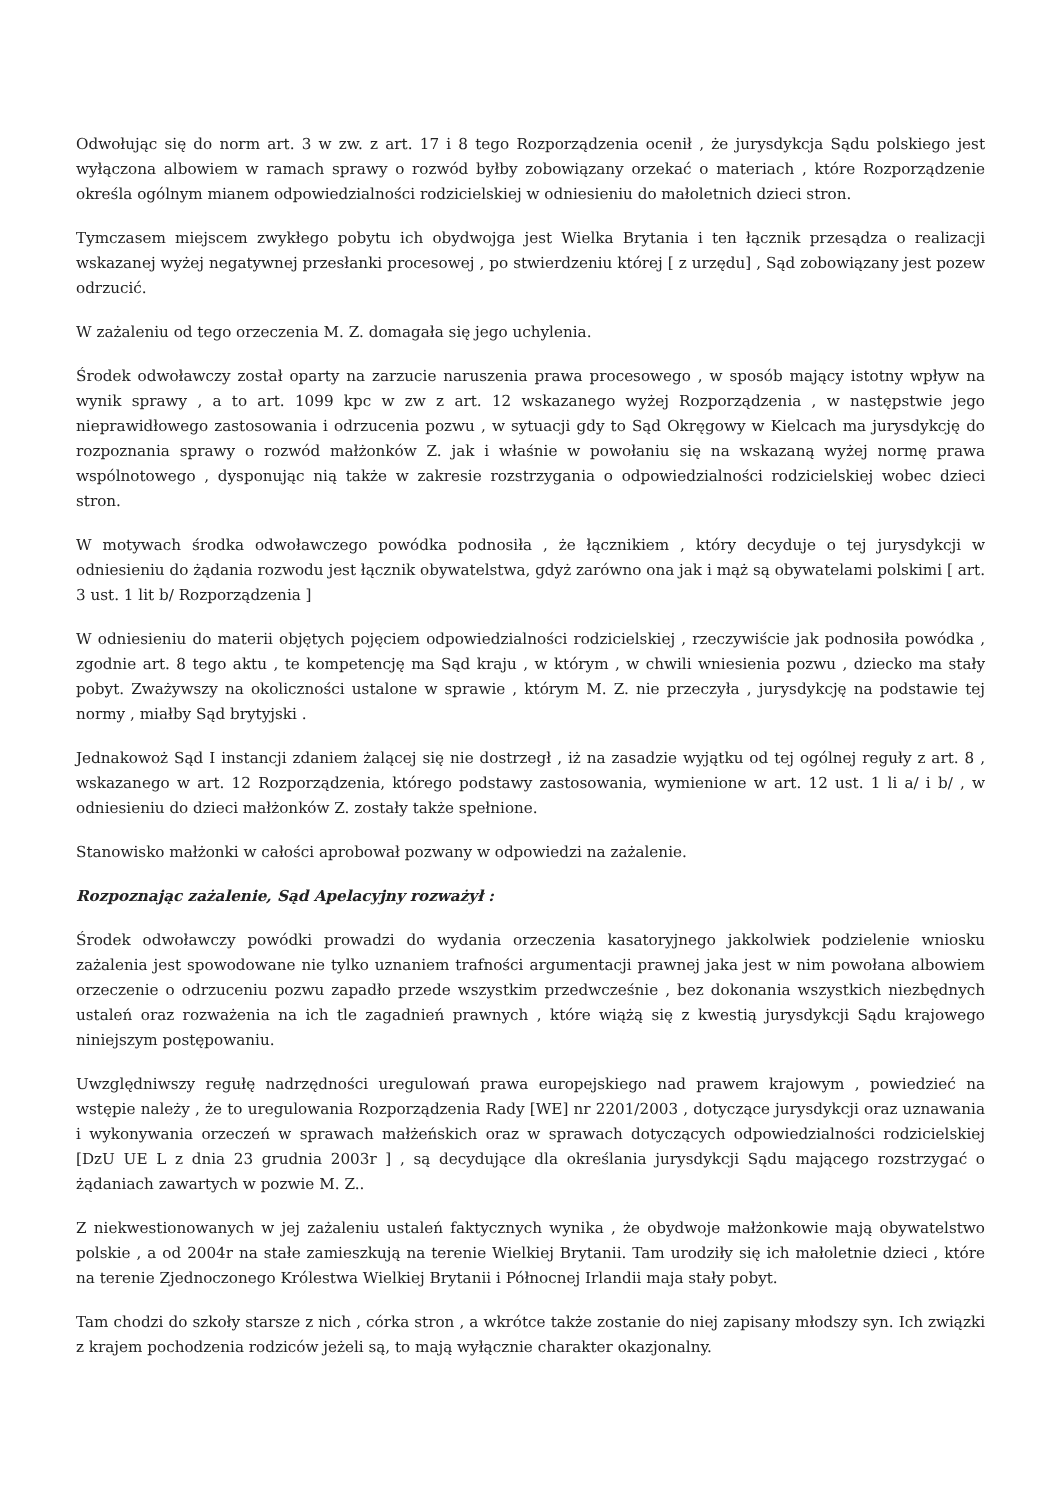Odwołując się do norm art. 3 w zw. z art. 17 i 8 tego Rozporządzenia ocenił , że jurysdykcja Sądu polskiego jest wyłączona albowiem w ramach sprawy o rozwód byłby zobowiązany orzekać o materiach , które Rozporządzenie określa ogólnym mianem odpowiedzialności rodzicielskiej w odniesieniu do małoletnich dzieci stron.
Tymczasem miejscem zwykłego pobytu ich obydwojga jest Wielka Brytania i ten łącznik przesądza o realizacji wskazanej wyżej negatywnej przesłanki procesowej , po stwierdzeniu której [ z urzędu] , Sąd zobowiązany jest pozew odrzucić.
W zażaleniu od tego orzeczenia M. Z. domagała się jego uchylenia.
Środek odwoławczy został oparty na zarzucie naruszenia prawa procesowego , w sposób mający istotny wpływ na wynik sprawy , a to art. 1099 kpc w zw z art. 12 wskazanego wyżej Rozporządzenia , w następstwie jego nieprawidłowego zastosowania i odrzucenia pozwu , w sytuacji gdy to Sąd Okręgowy w Kielcach ma jurysdykcję do rozpoznania sprawy o rozwód małżonków Z. jak i właśnie w powołaniu się na wskazaną wyżej normę prawa wspólnotowego , dysponując nią także w zakresie rozstrzygania o odpowiedzialności rodzicielskiej wobec dzieci stron.
W motywach środka odwoławczego powódka podnosiła , że łącznikiem , który decyduje o tej jurysdykcji w odniesieniu do żądania rozwodu jest łącznik obywatelstwa, gdyż zarówno ona jak i mąż są obywatelami polskimi [ art. 3 ust. 1 lit b/ Rozporządzenia ]
W odniesieniu do materii objętych pojęciem odpowiedzialności rodzicielskiej , rzeczywiście jak podnosiła powódka , zgodnie art. 8 tego aktu , te kompetencję ma Sąd kraju , w którym , w chwili wniesienia pozwu , dziecko ma stały pobyt. Zważywszy na okoliczności ustalone w sprawie , którym M. Z. nie przeczyła , jurysdykcję na podstawie tej normy , miałby Sąd brytyjski .
Jednakowoż Sąd I instancji zdaniem żalącej się nie dostrzegł , iż na zasadzie wyjątku od tej ogólnej reguły z art. 8 , wskazanego w art. 12 Rozporządzenia, którego podstawy zastosowania, wymienione w art. 12 ust. 1 li a/ i b/ , w odniesieniu do dzieci małżonków Z. zostały także spełnione.
Stanowisko małżonki w całości aprobował pozwany w odpowiedzi na zażalenie.
Rozpoznając zażalenie, Sąd Apelacyjny rozważył :
Środek odwoławczy powódki prowadzi do wydania orzeczenia kasatoryjnego jakkolwiek podzielenie wniosku zażalenia jest spowodowane nie tylko uznaniem trafności argumentacji prawnej jaka jest w nim powołana albowiem orzeczenie o odrzuceniu pozwu zapadło przede wszystkim przedwcześnie , bez dokonania wszystkich niezbędnych ustaleń oraz rozważenia na ich tle zagadnień prawnych , które wiążą się z kwestią jurysdykcji Sądu krajowego niniejszym postępowaniu.
Uwzględniwszy regułę nadrzędności uregulowań prawa europejskiego nad prawem krajowym , powiedzieć na wstępie należy , że to uregulowania Rozporządzenia Rady [WE] nr 2201/2003 , dotyczące jurysdykcji oraz uznawania i wykonywania orzeczeń w sprawach małżeńskich oraz w sprawach dotyczących odpowiedzialności rodzicielskiej [DzU UE L z dnia 23 grudnia 2003r ] , są decydujące dla określania jurysdykcji Sądu mającego rozstrzygać o żądaniach zawartych w pozwie M. Z..
Z niekwestionowanych w jej zażaleniu ustaleń faktycznych wynika , że obydwoje małżonkowie mają obywatelstwo polskie , a od 2004r na stałe zamieszkują na terenie Wielkiej Brytanii. Tam urodziły się ich małoletnie dzieci , które na terenie Zjednoczonego Królestwa Wielkiej Brytanii i Północnej Irlandii maja stały pobyt.
Tam chodzi do szkoły starsze z nich , córka stron , a wkrótce także zostanie do niej zapisany młodszy syn. Ich związki z krajem pochodzenia rodziców jeżeli są, to mają wyłącznie charakter okazjonalny.